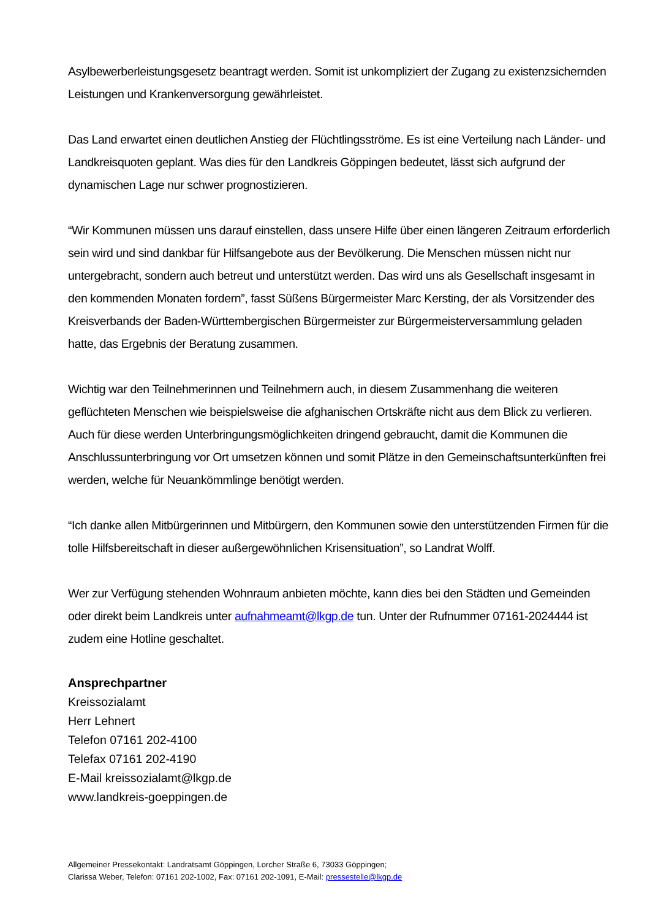Asylbewerberleistungsgesetz beantragt werden. Somit ist unkompliziert der Zugang zu existenzsichernden Leistungen und Krankenversorgung gewährleistet.
Das Land erwartet einen deutlichen Anstieg der Flüchtlingsströme. Es ist eine Verteilung nach Länder- und Landkreisquoten geplant. Was dies für den Landkreis Göppingen bedeutet, lässt sich aufgrund der dynamischen Lage nur schwer prognostizieren.
“Wir Kommunen müssen uns darauf einstellen, dass unsere Hilfe über einen längeren Zeitraum erforderlich sein wird und sind dankbar für Hilfsangebote aus der Bevölkerung. Die Menschen müssen nicht nur untergebracht, sondern auch betreut und unterstützt werden. Das wird uns als Gesellschaft insgesamt in den kommenden Monaten fordern”, fasst Süßens Bürgermeister Marc Kersting, der als Vorsitzender des Kreisverbands der Baden-Württembergischen Bürgermeister zur Bürgermeisterversammlung geladen hatte, das Ergebnis der Beratung zusammen.
Wichtig war den Teilnehmerinnen und Teilnehmern auch, in diesem Zusammenhang die weiteren geflüchteten Menschen wie beispielsweise die afghanischen Ortskräfte nicht aus dem Blick zu verlieren. Auch für diese werden Unterbringungsmöglichkeiten dringend gebraucht, damit die Kommunen die Anschlussunterbringung vor Ort umsetzen können und somit Plätze in den Gemeinschaftsunterkünften frei werden, welche für Neuankömmlinge benötigt werden.
“Ich danke allen Mitbürgerinnen und Mitbürgern, den Kommunen sowie den unterstützenden Firmen für die tolle Hilfsbereitschaft in dieser außergewöhnlichen Krisensituation”, so Landrat Wolff.
Wer zur Verfügung stehenden Wohnraum anbieten möchte, kann dies bei den Städten und Gemeinden oder direkt beim Landkreis unter aufnahmeamt@lkgp.de tun. Unter der Rufnummer 07161-2024444 ist zudem eine Hotline geschaltet.
Ansprechpartner
Kreissozialamt
Herr Lehnert
Telefon 07161 202-4100
Telefax 07161 202-4190
E-Mail kreissozialamt@lkgp.de
www.landkreis-goeppingen.de
Allgemeiner Pressekontakt: Landratsamt Göppingen, Lorcher Straße 6, 73033 Göppingen;
Clarissa Weber, Telefon: 07161 202-1002, Fax: 07161 202-1091, E-Mail: pressestelle@lkgp.de